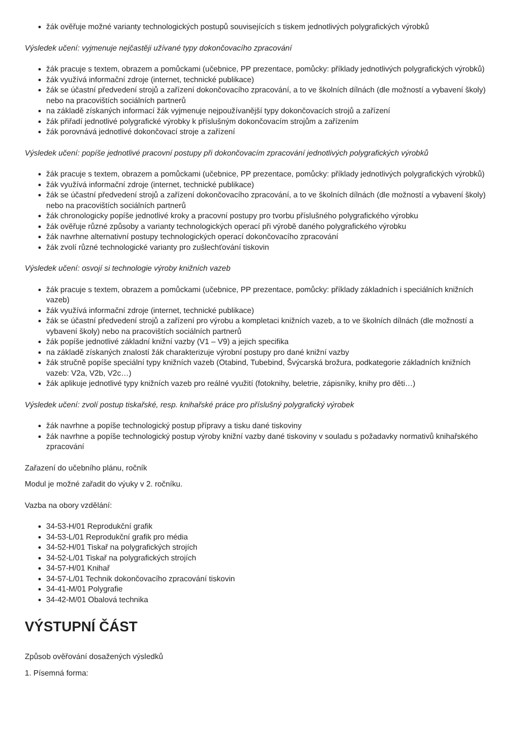žák ověřuje možné varianty technologických postupů souvisejících s tiskem jednotlivých polygrafických výrobků
Výsledek učení: vyjmenuje nejčastěji užívané typy dokončovacího zpracování
žák pracuje s textem, obrazem a pomůckami (učebnice, PP prezentace, pomůcky: příklady jednotlivých polygrafických výrobků)
žák využívá informační zdroje (internet, technické publikace)
žák se účastní předvedení strojů a zařízení dokončovacího zpracování, a to ve školních dílnách (dle možností a vybavení školy) nebo na pracovištích sociálních partnerů
na základě získaných informací žák vyjmenuje nejpoužívanější typy dokončovacích strojů a zařízení
žák přiřadí jednotlivé polygrafické výrobky k příslušným dokončovacím strojům a zařízením
žák porovnává jednotlivé dokončovací stroje a zařízení
Výsledek učení: popíše jednotlivé pracovní postupy při dokončovacím zpracování jednotlivých polygrafických výrobků
žák pracuje s textem, obrazem a pomůckami (učebnice, PP prezentace, pomůcky: příklady jednotlivých polygrafických výrobků)
žák využívá informační zdroje (internet, technické publikace)
žák se účastní předvedení strojů a zařízení dokončovacího zpracování, a to ve školních dílnách (dle možností a vybavení školy) nebo na pracovištích sociálních partnerů
žák chronologicky popíše jednotlivé kroky a pracovní postupy pro tvorbu příslušného polygrafického výrobku
žák ověřuje různé způsoby a varianty technologických operací při výrobě daného polygrafického výrobku
žák navrhne alternativní postupy technologických operací dokončovacího zpracování
žák zvolí různé technologické varianty pro zušlechťování tiskovin
Výsledek učení: osvojí si technologie výroby knižních vazeb
žák pracuje s textem, obrazem a pomůckami (učebnice, PP prezentace, pomůcky: příklady základních i speciálních knižních vazeb)
žák využívá informační zdroje (internet, technické publikace)
žák se účastní předvedení strojů a zařízení pro výrobu a kompletaci knižních vazeb, a to ve školních dílnách (dle možností a vybavení školy) nebo na pracovištích sociálních partnerů
žák popíše jednotlivé základní knižní vazby (V1 – V9) a jejich specifika
na základě získaných znalostí žák charakterizuje výrobní postupy pro dané knižní vazby
žák stručně popíše speciální typy knižních vazeb (Otabind, Tubebind, Švýcarská brožura, podkategorie základních knižních vazeb: V2a, V2b, V2c…)
žák aplikuje jednotlivé typy knižních vazeb pro reálné využití (fotoknihy, beletrie, zápisníky, knihy pro děti…)
Výsledek učení: zvolí postup tiskařské, resp. knihařské práce pro příslušný polygrafický výrobek
žák navrhne a popíše technologický postup přípravy a tisku dané tiskoviny
žák navrhne a popíše technologický postup výroby knižní vazby dané tiskoviny v souladu s požadavky normativů knihařského zpracování
Zařazení do učebního plánu, ročník
Modul je možné zařadit do výuky v 2. ročníku.
Vazba na obory vzdělání:
34-53-H/01 Reprodukční grafik
34-53-L/01 Reprodukční grafik pro média
34-52-H/01 Tiskař na polygrafických strojích
34-52-L/01 Tiskař na polygrafických strojích
34-57-H/01 Knihař
34-57-L/01 Technik dokončovacího zpracování tiskovin
34-41-M/01 Polygrafie
34-42-M/01 Obalová technika
VÝSTUPNÍ ČÁST
Způsob ověřování dosažených výsledků
1. Písemná forma: